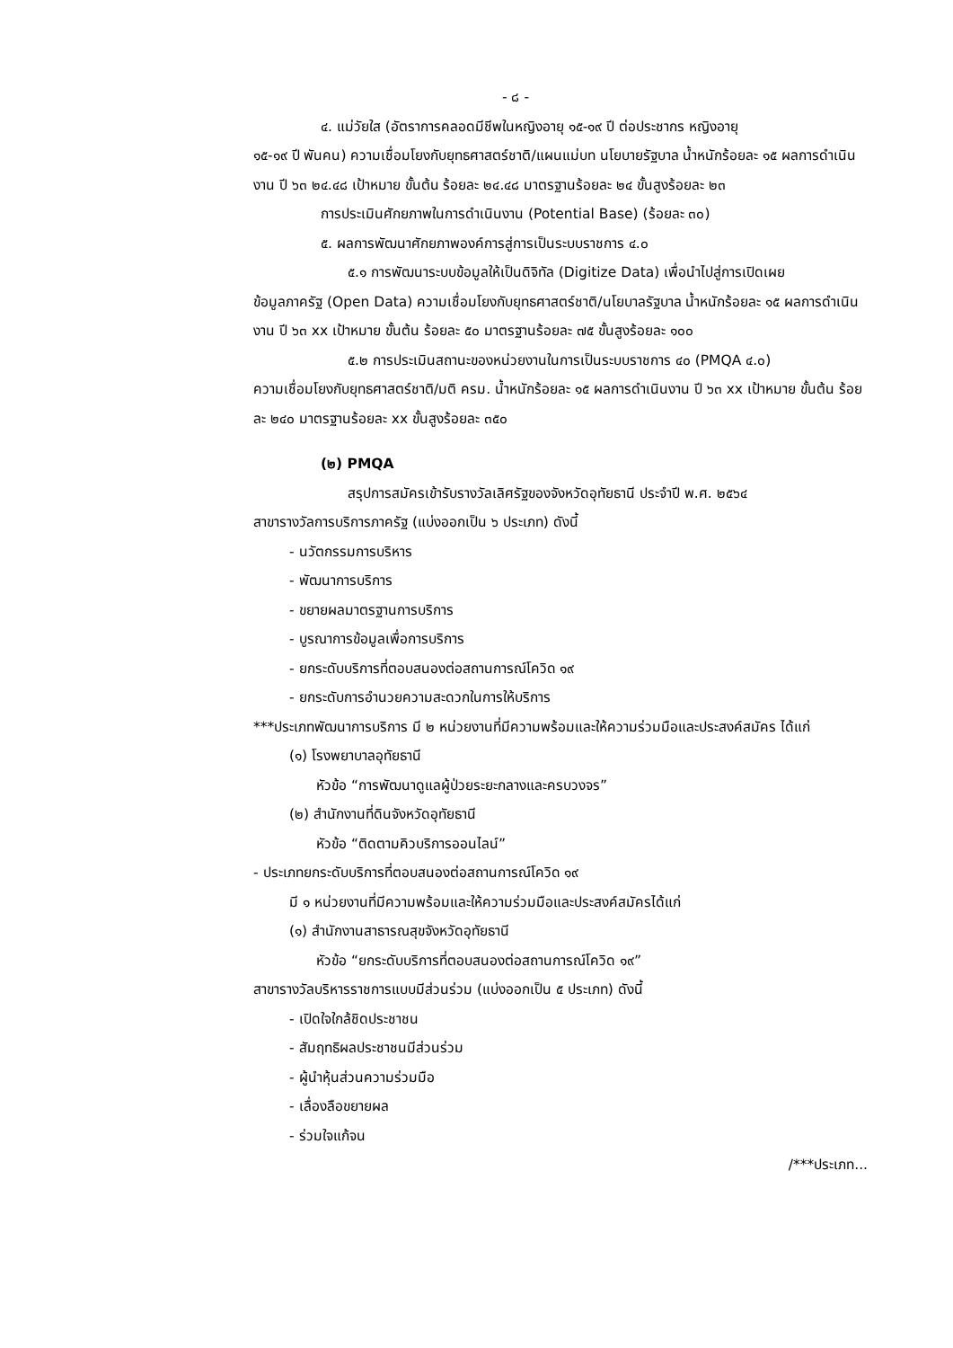- ๘ -
๔. แม่วัยใส (อัตราการคลอดมีชีพในหญิงอายุ ๑๕-๑๙ ปี ต่อประชากร หญิงอายุ
๑๕-๑๙ ปี พันคน) ความเชื่อมโยงกับยุทธศาสตร์ชาติ/แผนแม่บท นโยบายรัฐบาล น้ำหนักร้อยละ ๑๕ ผลการดำเนินงาน ปี ๖๓ ๒๔.๔๘ เป้าหมาย ขั้นต้น ร้อยละ ๒๔.๔๘ มาตรฐานร้อยละ ๒๔ ขั้นสูงร้อยละ ๒๓
การประเมินศักยภาพในการดำเนินงาน (Potential Base) (ร้อยละ ๓๐)
๕. ผลการพัฒนาศักยภาพองค์การสู่การเป็นระบบราชการ ๔.๐
๕.๑ การพัฒนาระบบข้อมูลให้เป็นดิจิทัล (Digitize Data) เพื่อนำไปสู่การเปิดเผย
ข้อมูลภาครัฐ (Open Data) ความเชื่อมโยงกับยุทธศาสตร์ชาติ/นโยบาลรัฐบาล น้ำหนักร้อยละ ๑๕ ผลการดำเนินงาน ปี ๖๓ xx เป้าหมาย ขั้นต้น ร้อยละ ๕๐ มาตรฐานร้อยละ ๗๕ ขั้นสูงร้อยละ ๑๐๐
๕.๒ การประเมินสถานะของหน่วยงานในการเป็นระบบราชการ ๔๐ (PMQA ๔.๐)
ความเชื่อมโยงกับยุทธศาสตร์ชาติ/มติ ครม. น้ำหนักร้อยละ ๑๕ ผลการดำเนินงาน ปี ๖๓ xx เป้าหมาย ขั้นต้น ร้อยละ ๒๔๐ มาตรฐานร้อยละ xx ขั้นสูงร้อยละ ๓๕๐
(๒) PMQA
สรุปการสมัครเข้ารับรางวัลเลิศรัฐของจังหวัดอุทัยธานี ประจำปี พ.ศ. ๒๕๖๔
สาขารางวัลการบริการภาครัฐ (แบ่งออกเป็น ๖ ประเภท) ดังนี้
- นวัตกรรมการบริหาร
- พัฒนาการบริการ
- ขยายผลมาตรฐานการบริการ
- บูรณาการข้อมูลเพื่อการบริการ
- ยกระดับบริการที่ตอบสนองต่อสถานการณ์โควิด ๑๙
- ยกระดับการอำนวยความสะดวกในการให้บริการ
***ประเภทพัฒนาการบริการ มี ๒ หน่วยงานที่มีความพร้อมและให้ความร่วมมือและประสงค์สมัคร ได้แก่
(๑) โรงพยาบาลอุทัยธานี
หัวข้อ “การพัฒนาดูแลผู้ป่วยระยะกลางและครบวงจร”
(๒) สำนักงานที่ดินจังหวัดอุทัยธานี
หัวข้อ “ติดตามคิวบริการออนไลน์”
- ประเภทยกระดับบริการที่ตอบสนองต่อสถานการณ์โควิด ๑๙
มี ๑ หน่วยงานที่มีความพร้อมและให้ความร่วมมือและประสงค์สมัครได้แก่
(๑) สำนักงานสาธารณสุขจังหวัดอุทัยธานี
หัวข้อ “ยกระดับบริการที่ตอบสนองต่อสถานการณ์โควิด ๑๙”
สาขารางวัลบริหารราชการแบบมีส่วนร่วม (แบ่งออกเป็น ๕ ประเภท) ดังนี้
- เปิดใจใกล้ชิดประชาชน
- สัมฤทธิผลประชาชนมีส่วนร่วม
- ผู้นำหุ้นส่วนความร่วมมือ
- เลื่องลือขยายผล
- ร่วมใจแก้จน
/***ประเภท...